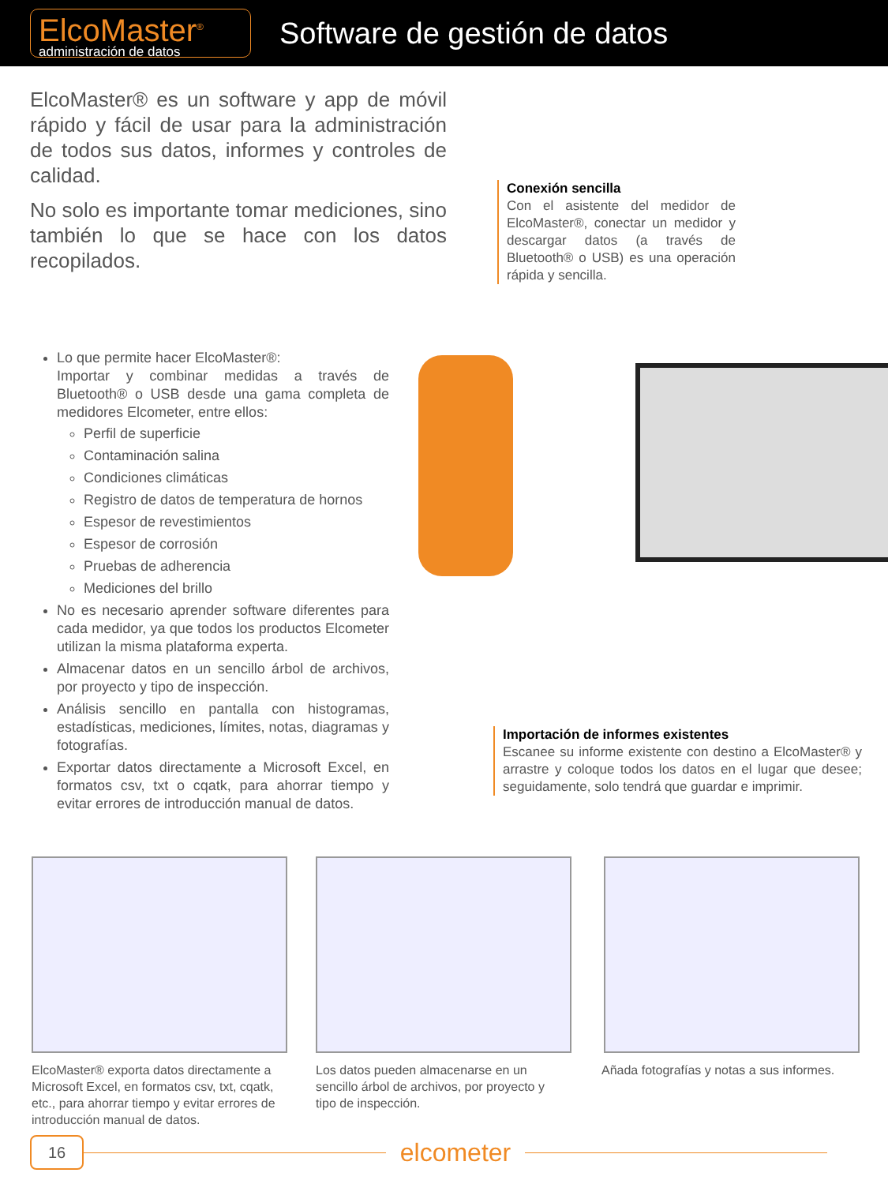ElcoMaster<sup>®</sup>
administración de datos
Software de gestión de datos
ElcoMaster® es un software y app de móvil rápido y fácil de usar para la administración de todos sus datos, informes y controles de calidad.
No solo es importante tomar mediciones, sino también lo que se hace con los datos recopilados.
Conexión sencilla
Con el asistente del medidor de ElcoMaster®, conectar un medidor y descargar datos (a través de Bluetooth® o USB) es una operación rápida y sencilla.
Lo que permite hacer ElcoMaster®:
Importar y combinar medidas a través de Bluetooth® o USB desde una gama completa de medidores Elcometer, entre ellos:
Perfil de superficie
Contaminación salina
Condiciones climáticas
Registro de datos de temperatura de hornos
Espesor de revestimientos
Espesor de corrosión
Pruebas de adherencia
Mediciones del brillo
No es necesario aprender software diferentes para cada medidor, ya que todos los productos Elcometer utilizan la misma plataforma experta.
Almacenar datos en un sencillo árbol de archivos, por proyecto y tipo de inspección.
Análisis sencillo en pantalla con histogramas, estadísticas, mediciones, límites, notas, diagramas y fotografías.
Exportar datos directamente a Microsoft Excel, en formatos csv, txt o cqatk, para ahorrar tiempo y evitar errores de introducción manual de datos.
Importación de informes existentes
Escanee su informe existente con destino a ElcoMaster® y arrastre y coloque todos los datos en el lugar que desee; seguidamente, solo tendrá que guardar e imprimir.
ElcoMaster® exporta datos directamente a Microsoft Excel, en formatos csv, txt, cqatk, etc., para ahorrar tiempo y evitar errores de introducción manual de datos.
Los datos pueden almacenarse en un sencillo árbol de archivos, por proyecto y tipo de inspección.
Añada fotografías y notas a sus informes.
16
elcometer